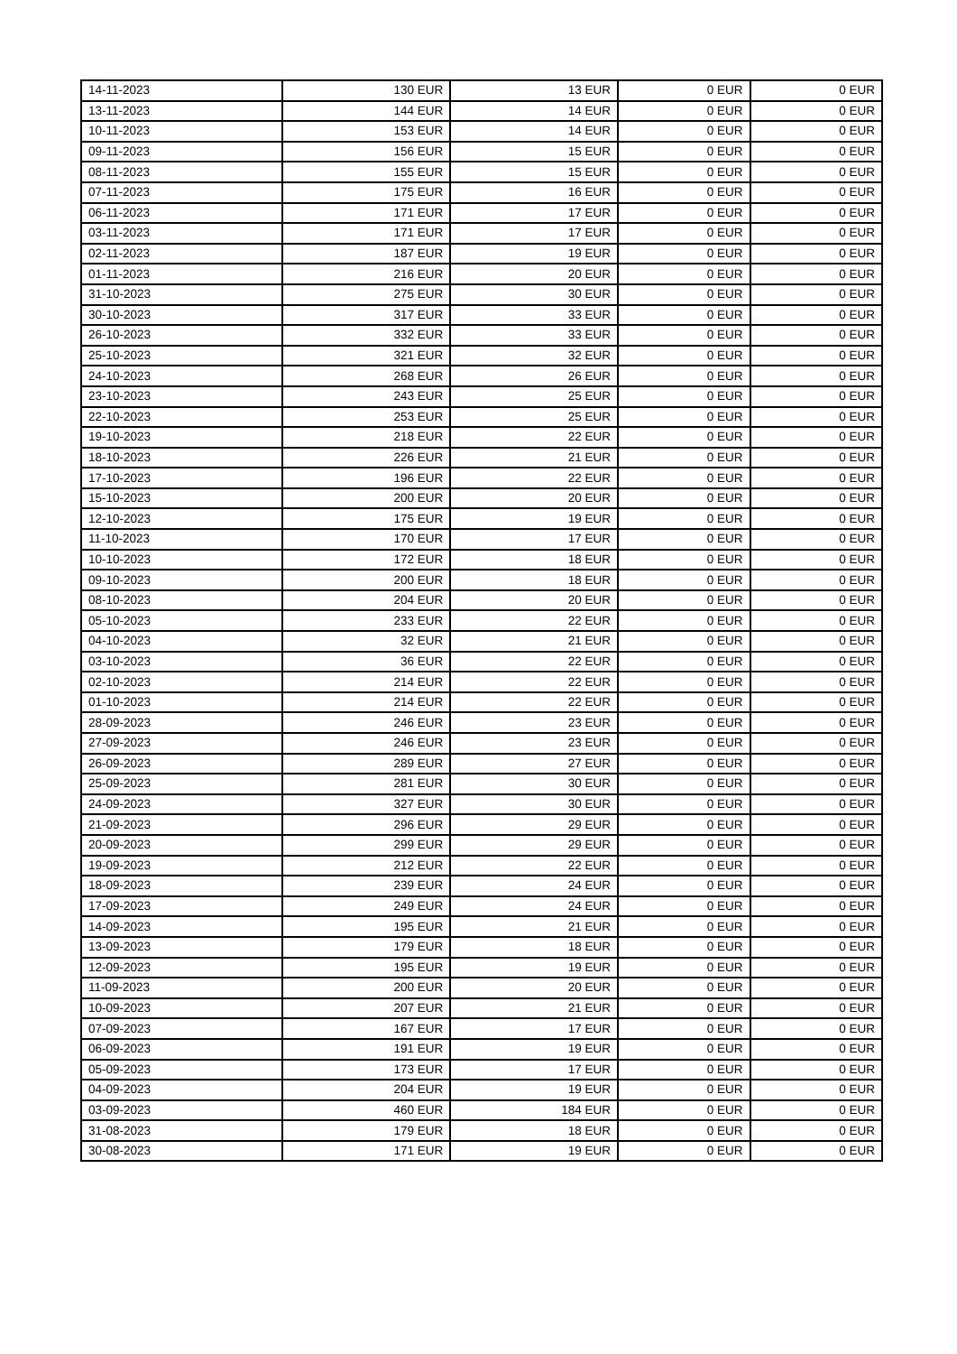| 14-11-2023 | 130 EUR | 13 EUR | 0 EUR | 0 EUR |
| 13-11-2023 | 144 EUR | 14 EUR | 0 EUR | 0 EUR |
| 10-11-2023 | 153 EUR | 14 EUR | 0 EUR | 0 EUR |
| 09-11-2023 | 156 EUR | 15 EUR | 0 EUR | 0 EUR |
| 08-11-2023 | 155 EUR | 15 EUR | 0 EUR | 0 EUR |
| 07-11-2023 | 175 EUR | 16 EUR | 0 EUR | 0 EUR |
| 06-11-2023 | 171 EUR | 17 EUR | 0 EUR | 0 EUR |
| 03-11-2023 | 171 EUR | 17 EUR | 0 EUR | 0 EUR |
| 02-11-2023 | 187 EUR | 19 EUR | 0 EUR | 0 EUR |
| 01-11-2023 | 216 EUR | 20 EUR | 0 EUR | 0 EUR |
| 31-10-2023 | 275 EUR | 30 EUR | 0 EUR | 0 EUR |
| 30-10-2023 | 317 EUR | 33 EUR | 0 EUR | 0 EUR |
| 26-10-2023 | 332 EUR | 33 EUR | 0 EUR | 0 EUR |
| 25-10-2023 | 321 EUR | 32 EUR | 0 EUR | 0 EUR |
| 24-10-2023 | 268 EUR | 26 EUR | 0 EUR | 0 EUR |
| 23-10-2023 | 243 EUR | 25 EUR | 0 EUR | 0 EUR |
| 22-10-2023 | 253 EUR | 25 EUR | 0 EUR | 0 EUR |
| 19-10-2023 | 218 EUR | 22 EUR | 0 EUR | 0 EUR |
| 18-10-2023 | 226 EUR | 21 EUR | 0 EUR | 0 EUR |
| 17-10-2023 | 196 EUR | 22 EUR | 0 EUR | 0 EUR |
| 15-10-2023 | 200 EUR | 20 EUR | 0 EUR | 0 EUR |
| 12-10-2023 | 175 EUR | 19 EUR | 0 EUR | 0 EUR |
| 11-10-2023 | 170 EUR | 17 EUR | 0 EUR | 0 EUR |
| 10-10-2023 | 172 EUR | 18 EUR | 0 EUR | 0 EUR |
| 09-10-2023 | 200 EUR | 18 EUR | 0 EUR | 0 EUR |
| 08-10-2023 | 204 EUR | 20 EUR | 0 EUR | 0 EUR |
| 05-10-2023 | 233 EUR | 22 EUR | 0 EUR | 0 EUR |
| 04-10-2023 | 32 EUR | 21 EUR | 0 EUR | 0 EUR |
| 03-10-2023 | 36 EUR | 22 EUR | 0 EUR | 0 EUR |
| 02-10-2023 | 214 EUR | 22 EUR | 0 EUR | 0 EUR |
| 01-10-2023 | 214 EUR | 22 EUR | 0 EUR | 0 EUR |
| 28-09-2023 | 246 EUR | 23 EUR | 0 EUR | 0 EUR |
| 27-09-2023 | 246 EUR | 23 EUR | 0 EUR | 0 EUR |
| 26-09-2023 | 289 EUR | 27 EUR | 0 EUR | 0 EUR |
| 25-09-2023 | 281 EUR | 30 EUR | 0 EUR | 0 EUR |
| 24-09-2023 | 327 EUR | 30 EUR | 0 EUR | 0 EUR |
| 21-09-2023 | 296 EUR | 29 EUR | 0 EUR | 0 EUR |
| 20-09-2023 | 299 EUR | 29 EUR | 0 EUR | 0 EUR |
| 19-09-2023 | 212 EUR | 22 EUR | 0 EUR | 0 EUR |
| 18-09-2023 | 239 EUR | 24 EUR | 0 EUR | 0 EUR |
| 17-09-2023 | 249 EUR | 24 EUR | 0 EUR | 0 EUR |
| 14-09-2023 | 195 EUR | 21 EUR | 0 EUR | 0 EUR |
| 13-09-2023 | 179 EUR | 18 EUR | 0 EUR | 0 EUR |
| 12-09-2023 | 195 EUR | 19 EUR | 0 EUR | 0 EUR |
| 11-09-2023 | 200 EUR | 20 EUR | 0 EUR | 0 EUR |
| 10-09-2023 | 207 EUR | 21 EUR | 0 EUR | 0 EUR |
| 07-09-2023 | 167 EUR | 17 EUR | 0 EUR | 0 EUR |
| 06-09-2023 | 191 EUR | 19 EUR | 0 EUR | 0 EUR |
| 05-09-2023 | 173 EUR | 17 EUR | 0 EUR | 0 EUR |
| 04-09-2023 | 204 EUR | 19 EUR | 0 EUR | 0 EUR |
| 03-09-2023 | 460 EUR | 184 EUR | 0 EUR | 0 EUR |
| 31-08-2023 | 179 EUR | 18 EUR | 0 EUR | 0 EUR |
| 30-08-2023 | 171 EUR | 19 EUR | 0 EUR | 0 EUR |